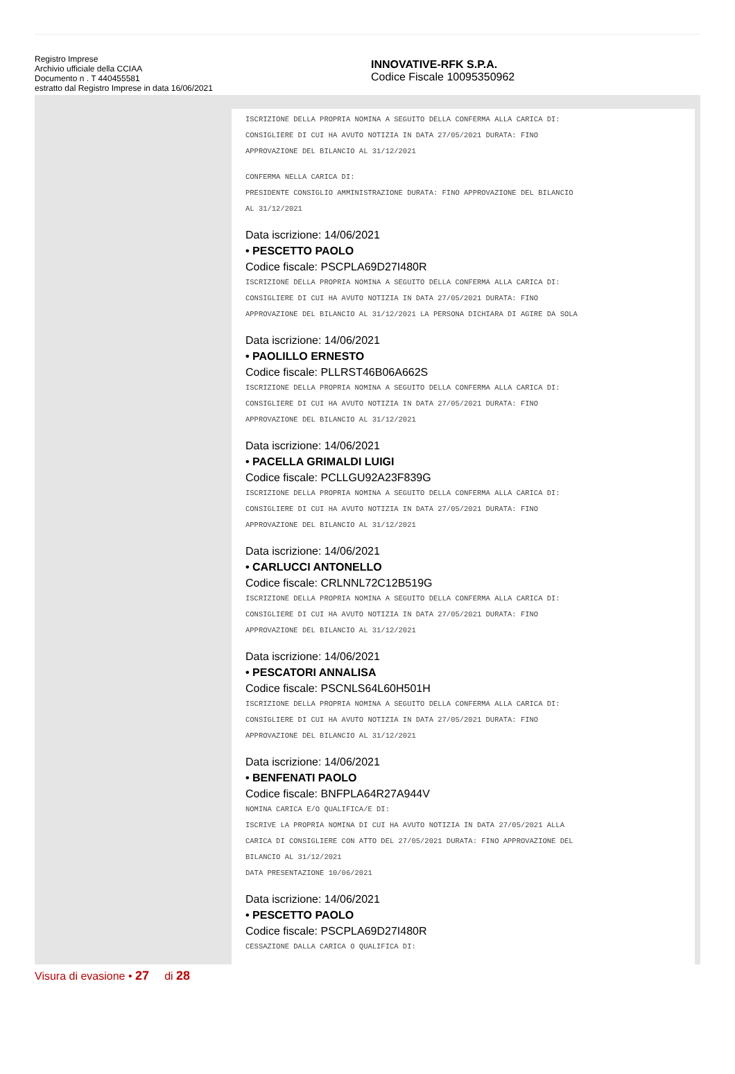Registro Imprese
Archivio ufficiale della CCIAA
Documento n . T 440455581
estratto dal Registro Imprese in data 16/06/2021
INNOVATIVE-RFK S.P.A.
Codice Fiscale 10095350962
ISCRIZIONE DELLA PROPRIA NOMINA A SEGUITO DELLA CONFERMA ALLA CARICA DI:
CONSIGLIERE DI CUI HA AVUTO NOTIZIA IN DATA 27/05/2021 DURATA: FINO
APPROVAZIONE DEL BILANCIO AL 31/12/2021
CONFERMA NELLA CARICA DI:
PRESIDENTE CONSIGLIO AMMINISTRAZIONE DURATA: FINO APPROVAZIONE DEL BILANCIO
AL 31/12/2021
Data iscrizione: 14/06/2021
• PESCETTO PAOLO
Codice fiscale: PSCPLA69D27I480R
ISCRIZIONE DELLA PROPRIA NOMINA A SEGUITO DELLA CONFERMA ALLA CARICA DI:
CONSIGLIERE DI CUI HA AVUTO NOTIZIA IN DATA 27/05/2021 DURATA: FINO
APPROVAZIONE DEL BILANCIO AL 31/12/2021 LA PERSONA DICHIARA DI AGIRE DA SOLA
Data iscrizione: 14/06/2021
• PAOLILLO ERNESTO
Codice fiscale: PLLRST46B06A662S
ISCRIZIONE DELLA PROPRIA NOMINA A SEGUITO DELLA CONFERMA ALLA CARICA DI:
CONSIGLIERE DI CUI HA AVUTO NOTIZIA IN DATA 27/05/2021 DURATA: FINO
APPROVAZIONE DEL BILANCIO AL 31/12/2021
Data iscrizione: 14/06/2021
• PACELLA GRIMALDI LUIGI
Codice fiscale: PCLLGU92A23F839G
ISCRIZIONE DELLA PROPRIA NOMINA A SEGUITO DELLA CONFERMA ALLA CARICA DI:
CONSIGLIERE DI CUI HA AVUTO NOTIZIA IN DATA 27/05/2021 DURATA: FINO
APPROVAZIONE DEL BILANCIO AL 31/12/2021
Data iscrizione: 14/06/2021
• CARLUCCI ANTONELLO
Codice fiscale: CRLNNL72C12B519G
ISCRIZIONE DELLA PROPRIA NOMINA A SEGUITO DELLA CONFERMA ALLA CARICA DI:
CONSIGLIERE DI CUI HA AVUTO NOTIZIA IN DATA 27/05/2021 DURATA: FINO
APPROVAZIONE DEL BILANCIO AL 31/12/2021
Data iscrizione: 14/06/2021
• PESCATORI ANNALISA
Codice fiscale: PSCNLS64L60H501H
ISCRIZIONE DELLA PROPRIA NOMINA A SEGUITO DELLA CONFERMA ALLA CARICA DI:
CONSIGLIERE DI CUI HA AVUTO NOTIZIA IN DATA 27/05/2021 DURATA: FINO
APPROVAZIONE DEL BILANCIO AL 31/12/2021
Data iscrizione: 14/06/2021
• BENFENATI PAOLO
Codice fiscale: BNFPLA64R27A944V
NOMINA CARICA E/O QUALIFICA/E DI:
ISCRIVE LA PROPRIA NOMINA DI CUI HA AVUTO NOTIZIA IN DATA 27/05/2021 ALLA
CARICA DI CONSIGLIERE CON ATTO DEL 27/05/2021 DURATA: FINO APPROVAZIONE DEL
BILANCIO AL 31/12/2021
DATA PRESENTAZIONE 10/06/2021
Data iscrizione: 14/06/2021
• PESCETTO PAOLO
Codice fiscale: PSCPLA69D27I480R
CESSAZIONE DALLA CARICA O QUALIFICA DI:
Visura di evasione • 27 di 28